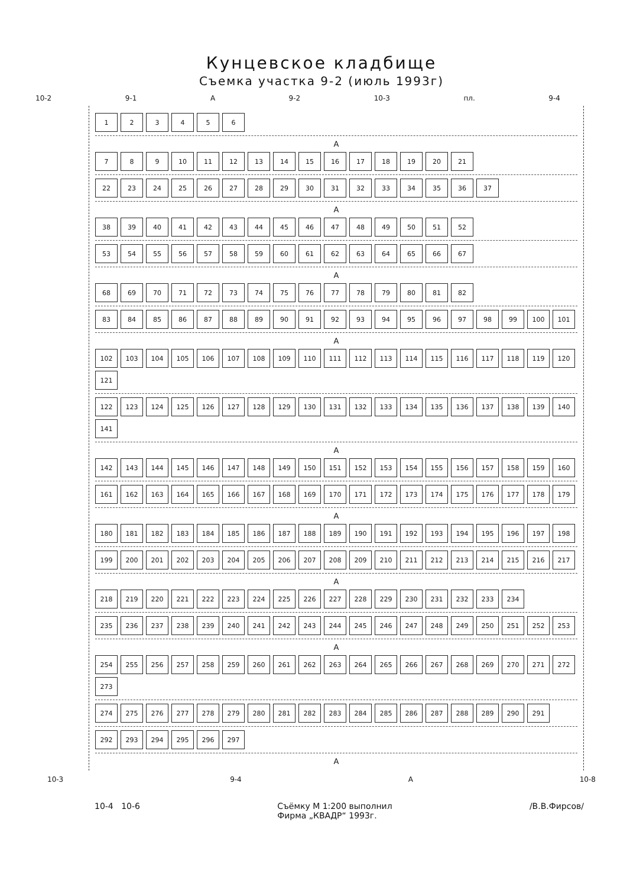Кунцевское кладбище
Съемка участка 9-2 (июль 1993г)
10-2 9-1 A 9-2 10-3 пл. 9-4
1
2
3
4
5
6
A
7
8
9
10
11
12
13
14
15
16
17
18
19
20
21
22
23
24
25
26
27
28
29
30
31
32
33
34
35
36
37
A
38
39
40
41
42
43
44
45
46
47
48
49
50
51
52
53
54
55
56
57
58
59
60
61
62
63
64
65
66
67
A
68
69
70
71
72
73
74
75
76
77
78
79
80
81
82
83
84
85
86
87
88
89
90
91
92
93
94
95
96
97
98
99
100
101
A
102
103
104
105
106
107
108
109
110
111
112
113
114
115
116
117
118
119
120
121
122
123
124
125
126
127
128
129
130
131
132
133
134
135
136
137
138
139
140
141
A
142
143
144
145
146
147
148
149
150
151
152
153
154
155
156
157
158
159
160
161
162
163
164
165
166
167
168
169
170
171
172
173
174
175
176
177
178
179
A
180
181
182
183
184
185
186
187
188
189
190
191
192
193
194
195
196
197
198
199
200
201
202
203
204
205
206
207
208
209
210
211
212
213
214
215
216
217
A
218
219
220
221
222
223
224
225
226
227
228
229
230
231
232
233
234
235
236
237
238
239
240
241
242
243
244
245
246
247
248
249
250
251
252
253
A
254
255
256
257
258
259
260
261
262
263
264
265
266
267
268
269
270
271
272
273
274
275
276
277
278
279
280
281
282
283
284
285
286
287
288
289
290
291
292
293
294
295
296
297
A
10-3 9-4 A 10-8
10-4 10-6 Съёмку М 1:200 выполнил
Фирма „КВАДР“ 1993г.
/В.В.Фирсов/